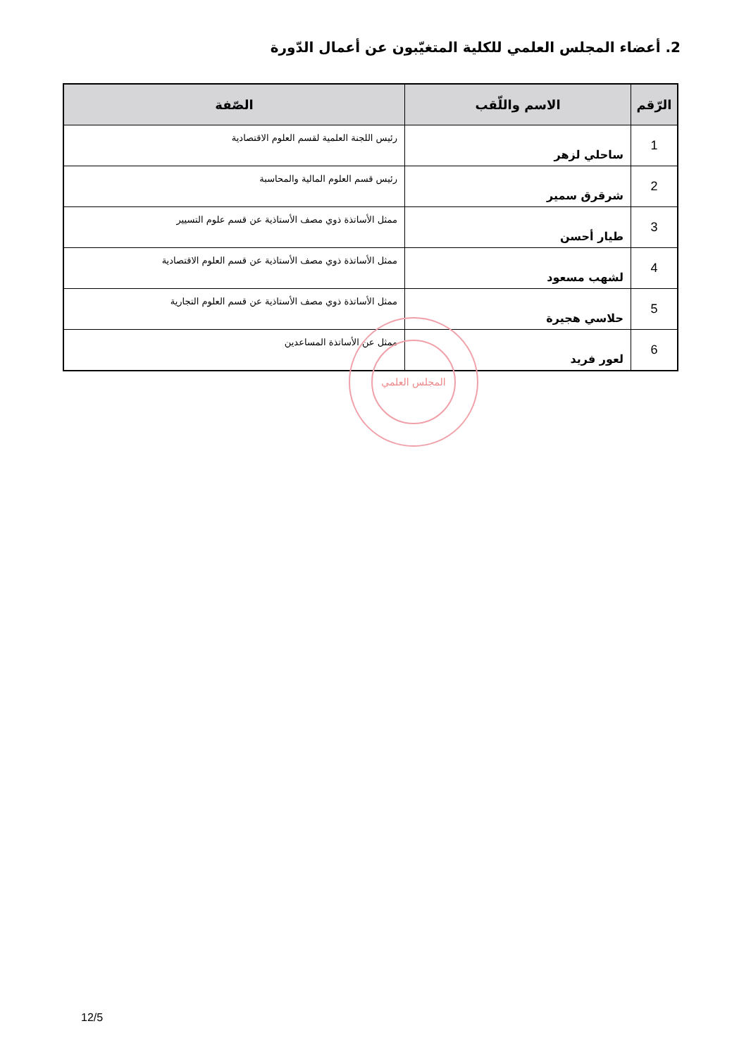2. أعضاء المجلس العلمي للكلية المتغيّبون عن أعمال الدّورة
| الرّقم | الاسم واللّقب | الصّفة |
| --- | --- | --- |
| 1 | ساحلي لزهر | رئيس اللجنة العلمية لقسم العلوم الاقتصادية |
| 2 | شرقرق سمير | رئيس قسم العلوم المالية والمحاسبة |
| 3 | طيار أحسن | ممثل الأساتذة ذوي مصف الأستاذية عن قسم علوم التسيير |
| 4 | لشهب مسعود | ممثل الأساتذة ذوي مصف الأستاذية عن قسم العلوم الاقتصادية |
| 5 | حلاسي هجيرة | ممثل الأساتذة ذوي مصف الأستاذية عن قسم العلوم التجارية |
| 6 | لعور فريد | ممثل عن الأساتذة المساعدين |
المجلس العلمي
12/5